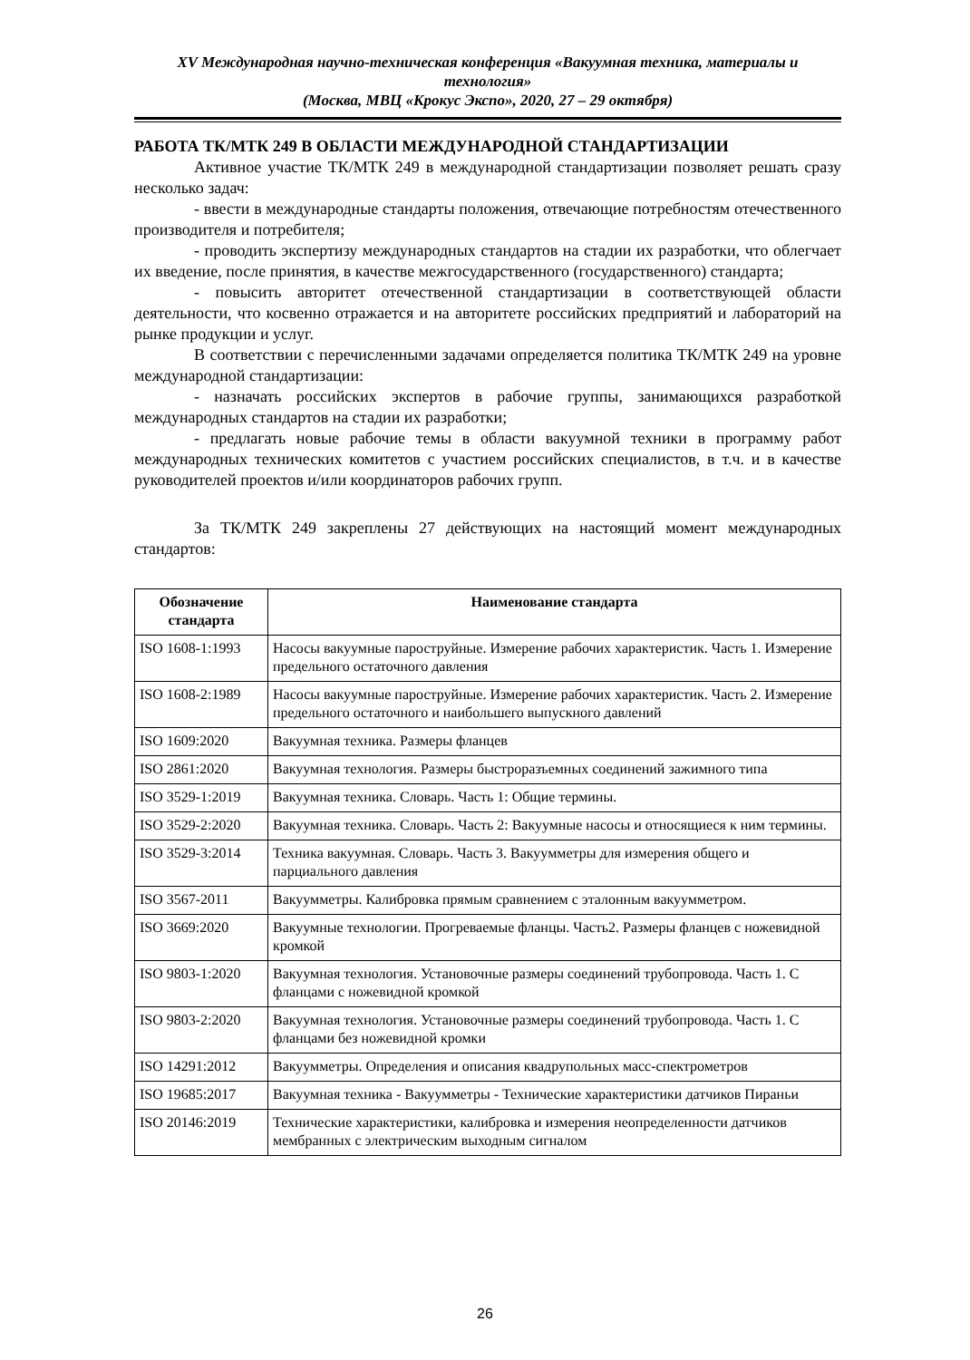XV Международная научно-техническая конференция «Вакуумная техника, материалы и технология»
(Москва, МВЦ «Крокус Экспо», 2020, 27 – 29 октября)
РАБОТА ТК/МТК 249 В ОБЛАСТИ МЕЖДУНАРОДНОЙ СТАНДАРТИЗАЦИИ
Активное участие ТК/МТК 249 в международной стандартизации позволяет решать сразу несколько задач:
- ввести в международные стандарты положения, отвечающие потребностям отечественного производителя и потребителя;
- проводить экспертизу международных стандартов на стадии их разработки, что облегчает их введение, после принятия, в качестве межгосударственного (государственного) стандарта;
- повысить авторитет отечественной стандартизации в соответствующей области деятельности, что косвенно отражается и на авторитете российских предприятий и лабораторий на рынке продукции и услуг.
В соответствии с перечисленными задачами определяется политика ТК/МТК 249 на уровне международной стандартизации:
- назначать российских экспертов в рабочие группы, занимающихся разработкой международных стандартов на стадии их разработки;
- предлагать новые рабочие темы в области вакуумной техники в программу работ международных технических комитетов с участием российских специалистов, в т.ч. и в качестве руководителей проектов и/или координаторов рабочих групп.
За ТК/МТК 249 закреплены 27 действующих на настоящий момент международных стандартов:
| Обозначение стандарта | Наименование стандарта |
| --- | --- |
| ISO 1608-1:1993 | Насосы вакуумные пароструйные. Измерение рабочих характеристик. Часть 1. Измерение предельного остаточного давления |
| ISO 1608-2:1989 | Насосы вакуумные пароструйные. Измерение рабочих характеристик. Часть 2. Измерение предельного остаточного и наибольшего выпускного давлений |
| ISO 1609:2020 | Вакуумная техника. Размеры фланцев |
| ISO 2861:2020 | Вакуумная технология. Размеры быстроразъемных соединений зажимного типа |
| ISO 3529-1:2019 | Вакуумная техника. Словарь. Часть 1: Общие термины. |
| ISO 3529-2:2020 | Вакуумная техника. Словарь. Часть 2: Вакуумные насосы и относящиеся к ним термины. |
| ISO 3529-3:2014 | Техника вакуумная. Словарь. Часть 3. Вакуумметры для измерения общего и парциального давления |
| ISO 3567-2011 | Вакуумметры. Калибровка прямым сравнением с эталонным вакуумметром. |
| ISO 3669:2020 | Вакуумные технологии. Прогреваемые фланцы. Часть2. Размеры фланцев с ножевидной кромкой |
| ISO 9803-1:2020 | Вакуумная технология. Установочные размеры соединений трубопровода. Часть 1. С фланцами с ножевидной кромкой |
| ISO 9803-2:2020 | Вакуумная технология. Установочные размеры соединений трубопровода. Часть 1. С фланцами без ножевидной кромки |
| ISO 14291:2012 | Вакуумметры. Определения и описания квадрупольных масс-спектрометров |
| ISO 19685:2017 | Вакуумная техника - Вакуумметры - Технические характеристики датчиков Пираньи |
| ISO 20146:2019 | Технические характеристики, калибровка и измерения неопределенности датчиков мембранных с электрическим выходным сигналом |
26